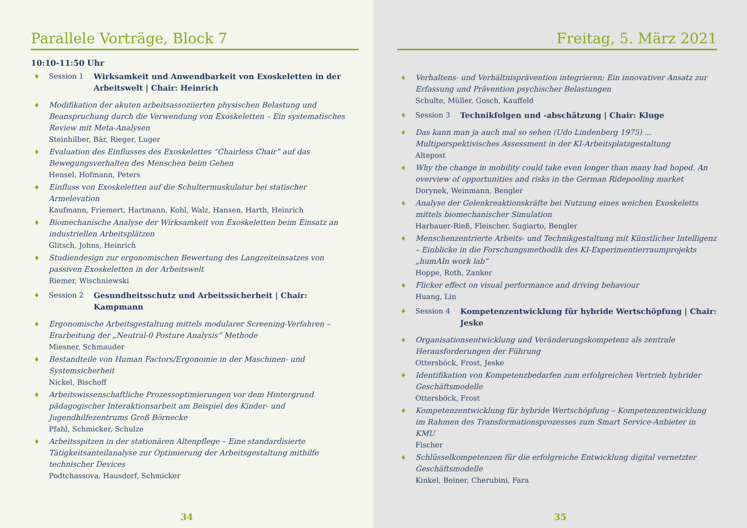Parallele Vorträge, Block 7
10:10-11:50 Uhr
♦ Session 1 Wirksamkeit und Anwendbarkeit von Exoskeletten in der Arbeitswelt | Chair: Heinrich
♦ Modifikation der akuten arbeitsassoziierten physischen Belastung und Beanspruchung durch die Verwendung von Exoskeletten – Ein systematisches Review mit Meta-Analysen
Steinhilber, Bär, Rieger, Luger
♦ Evaluation des Einflusses des Exoskelettes “Chairless Chair” auf das Bewegungsverhalten des Menschen beim Gehen
Hensel, Hofmann, Peters
♦ Einfluss von Exoskeletten auf die Schultermuskulatur bei statischer Armelevation
Kaufmann, Friemert, Hartmann, Kohl, Walz, Hansen, Harth, Heinrich
♦ Biomechanische Analyse der Wirksamkeit von Exoskeletten beim Einsatz an industriellen Arbeitsplätzen
Glitsch, Johns, Heinrich
♦ Studiendesign zur ergonomischen Bewertung des Langzeiteinsatzes von passiven Exoskeletten in der Arbeitswelt
Riemer, Wischniewski
♦ Session 2 Gesundheitsschutz und Arbeitssicherheit | Chair: Kampmann
♦ Ergonomische Arbeitsgestaltung mittels modularer Screening-Verfahren – Erarbeitung der „Neutral-0 Posture Analysis“ Methode
Miesner, Schmauder
♦ Bestandteile von Human Factors/Ergonomie in der Maschinen- und Systemsicherheit
Nickel, Bischoff
♦ Arbeitswissenschaftliche Prozessoptimierungen vor dem Hintergrund pädagogischer Interaktionsarbeit am Beispiel des Kinder- und Jugendhilfezentrums Groß Börnecke
Pfahl, Schmicker, Schulze
♦ Arbeitsspitzen in der stationären Altenpflege – Eine standardisierte Tätigkeitsanteilanalyse zur Optimierung der Arbeitsgestaltung mithilfe technischer Devices
Podtchassova, Hausdorf, Schmicker
34
Freitag, 5. März 2021
♦ Verhaltens- und Verhältnisprävention integrieren: Ein innovativer Ansatz zur Erfassung und Prävention psychischer Belastungen
Schulte, Müller, Gosch, Kauffeld
♦ Session 3 Technikfolgen und -abschätzung | Chair: Kluge
♦ Das kann man ja auch mal so sehen (Udo Lindenberg 1975) ... Multiperspektivisches Assessment in der KI-Arbeitsplatzgestaltung
Altepost
♦ Why the change in mobility could take even longer than many had hoped. An overview of opportunities and risks in the German Ridepooling market
Dorynek, Weinmann, Bengler
♦ Analyse der Gelenkreaktionskräfte bei Nutzung eines weichen Exoskeletts mittels biomechanischer Simulation
Harbauer-Rieß, Fleischer, Sugiarto, Bengler
♦ Menschenzentrierte Arbeits- und Technikgestaltung mit Künstlicher Intelligenz – Einblicke in die Forschungsmethodik des KI-Experimentierraumprojekts „humAIn work lab”
Hoppe, Roth, Zanker
♦ Flicker effect on visual performance and driving behaviour
Huang, Lin
♦ Session 4 Kompetenzentwicklung für hybride Wertschöpfung | Chair: Jeske
♦ Organisationsentwicklung und Veränderungskompetenz als zentrale Herausforderungen der Führung
Ottersböck, Frost, Jeske
♦ Identifikation von Kompetenzbedarfen zum erfolgreichen Vertrieb hybrider Geschäftsmodelle
Ottersböck, Frost
♦ Kompetenzentwicklung für hybride Wertschöpfung – Kompetenzentwicklung im Rahmen des Transformationsprozesses zum Smart Service-Anbieter in KMU
Fischer
♦ Schlüsselkompetenzen für die erfolgreiche Entwicklung digital vernetzter Geschäftsmodelle
Kinkel, Beiner, Cherubini, Fara
35